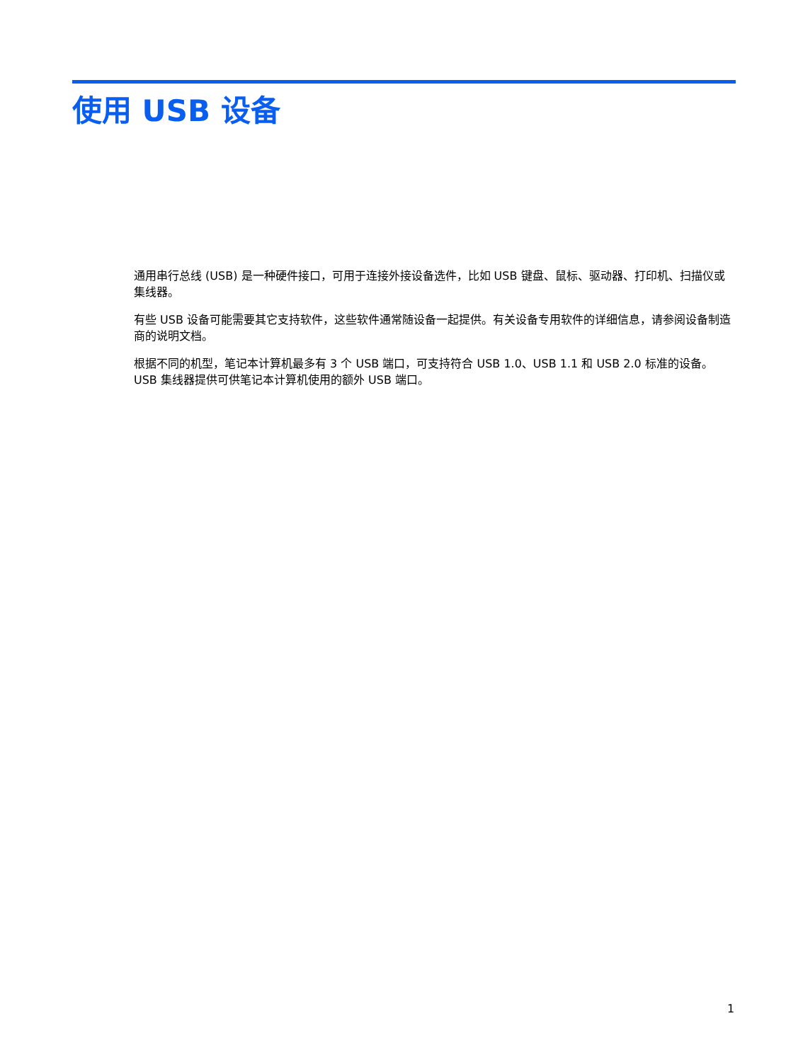使用 USB 设备
通用串行总线 (USB) 是一种硬件接口，可用于连接外接设备选件，比如 USB 键盘、鼠标、驱动器、打印机、扫描仪或集线器。
有些 USB 设备可能需要其它支持软件，这些软件通常随设备一起提供。有关设备专用软件的详细信息，请参阅设备制造商的说明文档。
根据不同的机型，笔记本计算机最多有 3 个 USB 端口，可支持符合 USB 1.0、USB 1.1 和 USB 2.0 标准的设备。 USB 集线器提供可供笔记本计算机使用的额外 USB 端口。
1